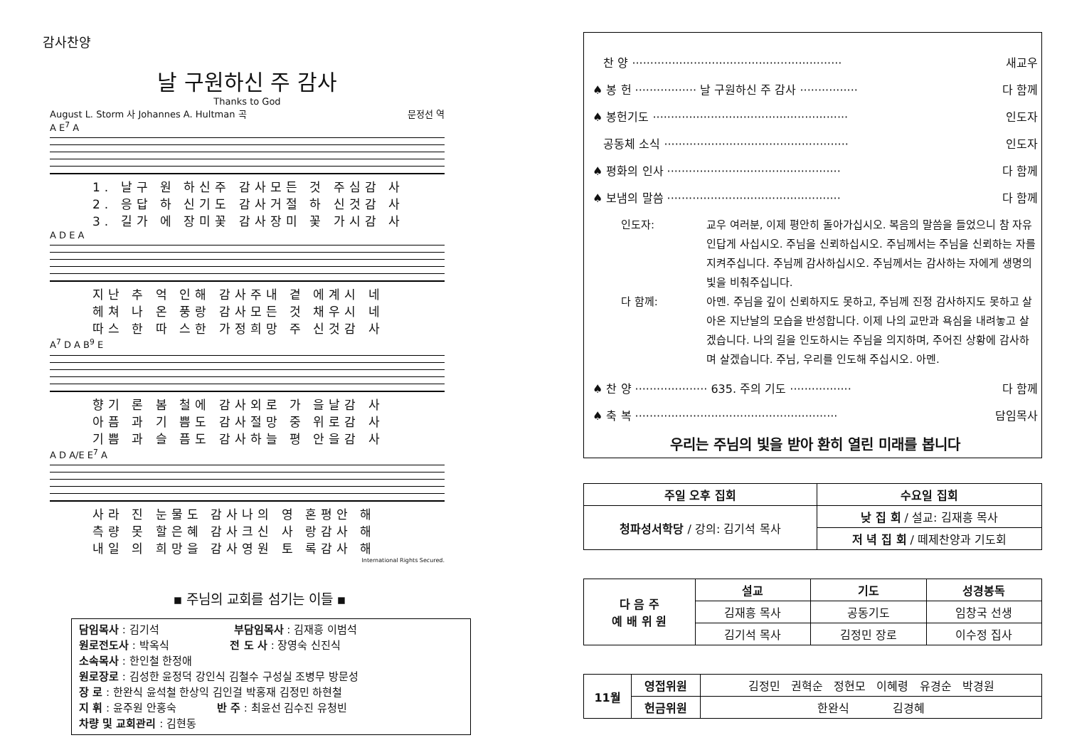감사찬양
날 구원하신 주 감사
Thanks to God
August L. Storm 사 Johannes A. Hultman 곡 문정선 역
A E<sup>7</sup> A
1. 날구 원 하신주 감사모든 것 주심감 사
2. 응답 하 신기도 감사거절 하 신것감 사
3. 길가 에 장미꽃 감사장미 꽃 가시감 사
A D E A
지난 추 억 인해 감사주내 곁 에계시 네
헤쳐 나 온 풍랑 감사모든 것 채우시 네
따스 한 따 스한 가정희망 주 신것감 사
A<sup>7</sup> D A B<sup>9</sup> E
향기 론 봄 철에 감사외로 가 을날감 사
아픔 과 기 쁨도 감사절망 중 위로감 사
기쁨 과 슬 픔도 감사하늘 평 안을감 사
A D A/E E<sup>7</sup> A
사라 진 눈물도 감사나의 영 혼평안 해
측량 못 할은혜 감사크신 사 랑감사 해
내일 의 희망을 감사영원 토 록감사 해
International Rights Secured.
▪ 주님의 교회를 섬기는 이들 ▪
담임목사 : 김기석 부담임목사 : 김재흥 이범석
원로전도사 : 박옥식 전 도 사 : 장영숙 신진식
소속목사 : 한인철 한정애
원로장로 : 김성한 윤정덕 강인식 김철수 구성실 조병무 방문성
장 로 : 한완식 윤석철 한상익 김인걸 박홍재 김정민 하현철
지 휘 : 윤주원 안홍숙 반 주 : 최윤선 김수진 유청빈
차량 및 교회관리 : 김현동
찬 양 ·························································· 새교우
♠ 봉 헌 ················· 날 구원하신 주 감사 ················ 다 함께
♠ 봉헌기도 ······················································ 인도자
공동체 소식 ··················································· 인도자
♠ 평화의 인사 ················································ 다 함께
♠ 보냄의 말씀 ················································ 다 함께
인도자: 교우 여러분, 이제 평안히 돌아가십시오. 복음의 말씀을 들었으니 참 자유인답게 사십시오. 주님을 신뢰하십시오. 주님께서는 주님을 신뢰하는 자를 지켜주십니다. 주님께 감사하십시오. 주님께서는 감사하는 자에게 생명의 빛을 비춰주십니다.
다 함께: 아멘. 주님을 깊이 신뢰하지도 못하고, 주님께 진정 감사하지도 못하고 살아온 지난날의 모습을 반성합니다. 이제 나의 교만과 욕심을 내려놓고 살겠습니다. 나의 길을 인도하시는 주님을 의지하며, 주어진 상황에 감사하며 살겠습니다. 주님, 우리를 인도해 주십시오. 아멘.
♠ 찬 양 ···················· 635. 주의 기도 ················· 다 함께
♠ 축 복 ························································ 담임목사
우리는 주님의 빛을 받아 환히 열린 미래를 봅니다
| 주일 오후 집회 | 수요일 집회 |
| --- | --- |
| 청파성서학당 / 강의: 김기석 목사 | 낮 집 회 / 설교: 김재흥 목사 |
| | 저 녁 집 회 / 떼제찬양과 기도회 |
| 다 음 주 예 배 위 원 | 설교 | 기도 | 성경봉독 |
| --- | --- | --- | --- |
| | 김재흥 목사 | 공동기도 | 임창국 선생 |
| | 김기석 목사 | 김정민 장로 | 이수정 집사 |
| 11월 | 영접위원 | 김정민 권혁순 정현모 이혜령 유경순 박경원 |
| | 헌금위원 | 한완식 김경혜 |